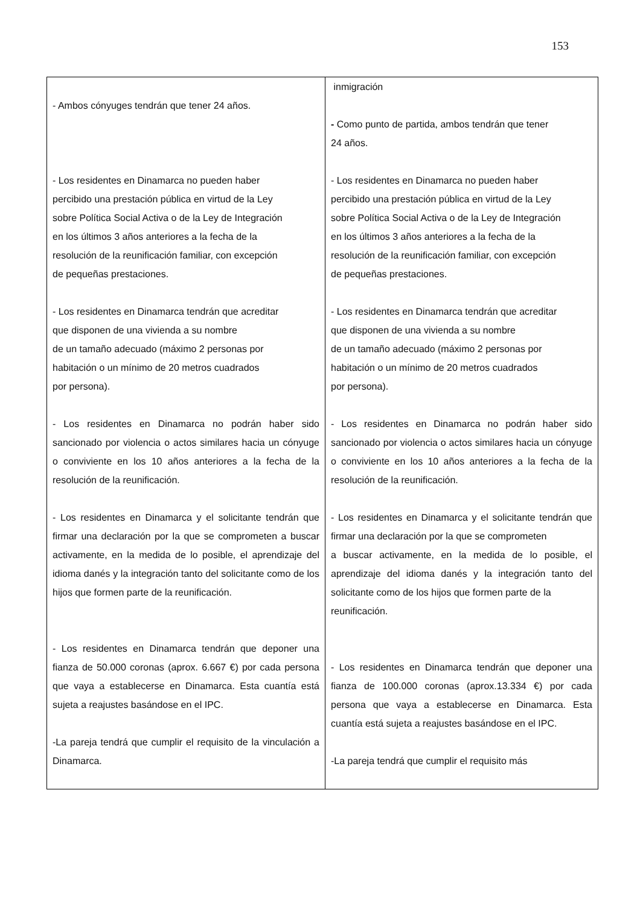153
| - Ambos cónyuges tendrán que tener 24 años. - Los residentes en Dinamarca no pueden haber percibido una prestación pública en virtud de la Ley sobre Política Social Activa o de la Ley de Integración en los últimos 3 años anteriores a la fecha de la resolución de la reunificación familiar, con excepción de pequeñas prestaciones. - Los residentes en Dinamarca tendrán que acreditar que disponen de una vivienda a su nombre de un tamaño adecuado (máximo 2 personas por habitación o un mínimo de 20 metros cuadrados por persona). - Los residentes en Dinamarca no podrán haber sido sancionado por violencia o actos similares hacia un cónyuge o conviviente en los 10 años anteriores a la fecha de la resolución de la reunificación. - Los residentes en Dinamarca y el solicitante tendrán que firmar una declaración por la que se comprometen a buscar activamente, en la medida de lo posible, el aprendizaje del idioma danés y la integración tanto del solicitante como de los hijos que formen parte de la reunificación. - Los residentes en Dinamarca tendrán que deponer una fianza de 50.000 coronas (aprox. 6.667 €) por cada persona que vaya a establecerse en Dinamarca. Esta cuantía está sujeta a reajustes basándose en el IPC. -La pareja tendrá que cumplir el requisito de la vinculación a Dinamarca. | inmigración - Como punto de partida, ambos tendrán que tener 24 años. - Los residentes en Dinamarca no pueden haber percibido una prestación pública en virtud de la Ley sobre Política Social Activa o de la Ley de Integración en los últimos 3 años anteriores a la fecha de la resolución de la reunificación familiar, con excepción de pequeñas prestaciones. - Los residentes en Dinamarca tendrán que acreditar que disponen de una vivienda a su nombre de un tamaño adecuado (máximo 2 personas por habitación o un mínimo de 20 metros cuadrados por persona). - Los residentes en Dinamarca no podrán haber sido sancionado por violencia o actos similares hacia un cónyuge o conviviente en los 10 años anteriores a la fecha de la resolución de la reunificación. - Los residentes en Dinamarca y el solicitante tendrán que firmar una declaración por la que se comprometen a buscar activamente, en la medida de lo posible, el aprendizaje del idioma danés y la integración tanto del solicitante como de los hijos que formen parte de la reunificación. - Los residentes en Dinamarca tendrán que deponer una fianza de 100.000 coronas (aprox.13.334 €) por cada persona que vaya a establecerse en Dinamarca. Esta cuantía está sujeta a reajustes basándose en el IPC. -La pareja tendrá que cumplir el requisito más |